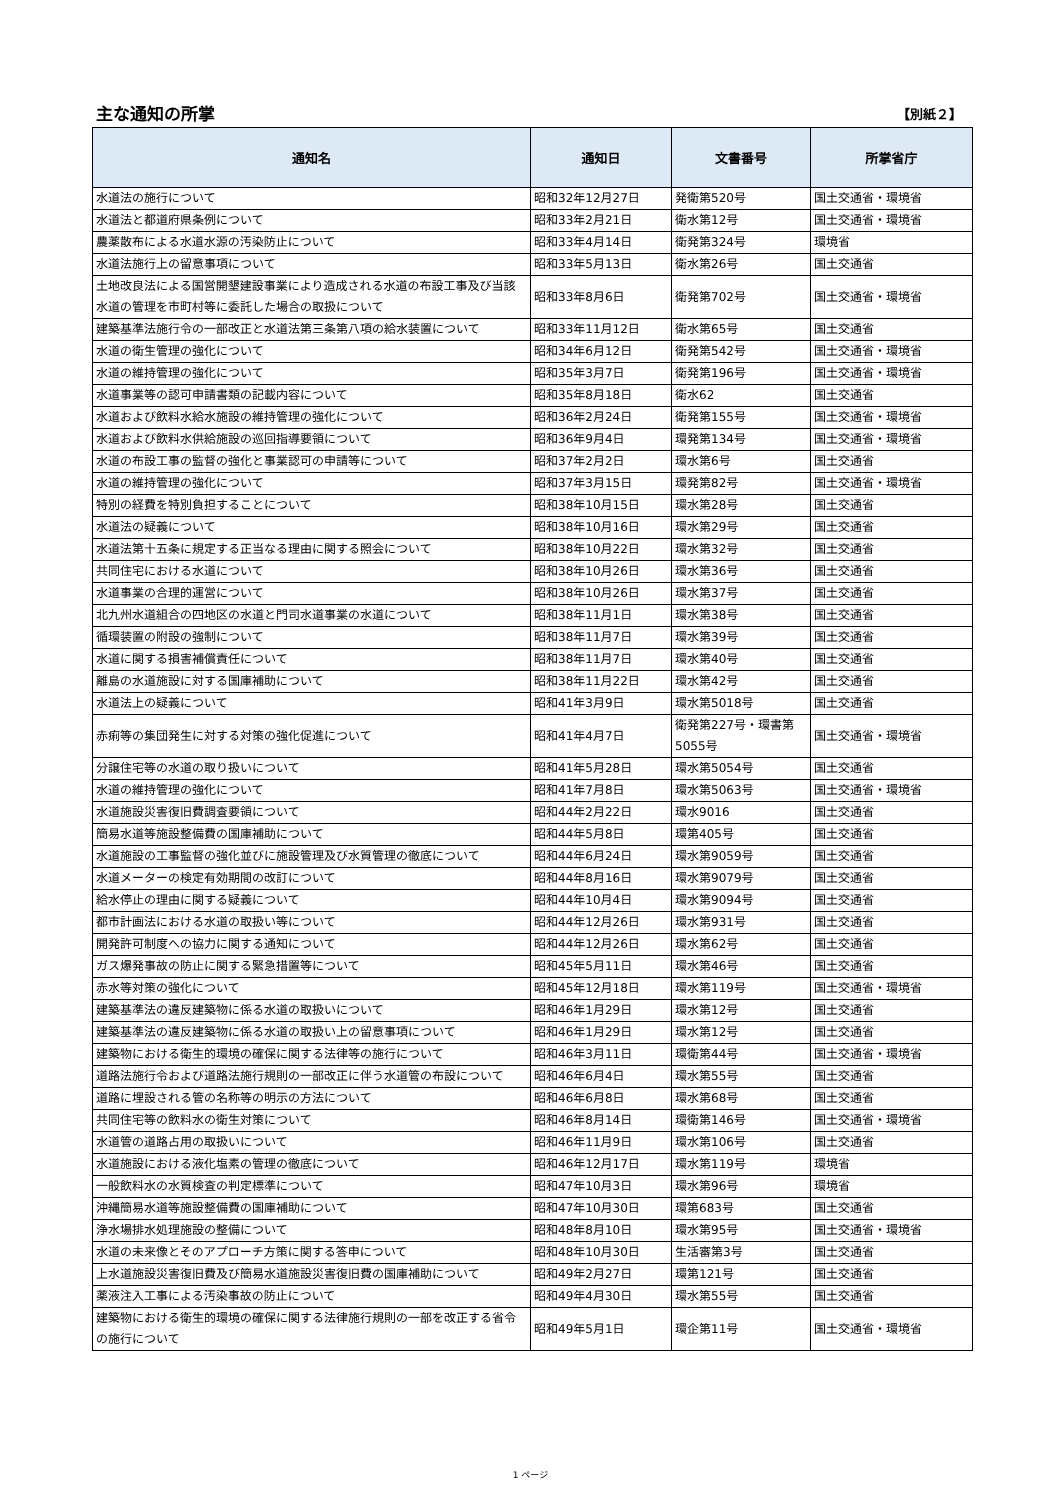主な通知の所掌 【別紙２】
| 通知名 | 通知日 | 文書番号 | 所掌省庁 |
| --- | --- | --- | --- |
| 水道法の施行について | 昭和32年12月27日 | 発衛第520号 | 国土交通省・環境省 |
| 水道法と都道府県条例について | 昭和33年2月21日 | 衛水第12号 | 国土交通省・環境省 |
| 農薬散布による水道水源の汚染防止について | 昭和33年4月14日 | 衛発第324号 | 環境省 |
| 水道法施行上の留意事項について | 昭和33年5月13日 | 衛水第26号 | 国土交通省 |
| 土地改良法による国営開墾建設事業により造成される水道の布設工事及び当該水道の管理を市町村等に委託した場合の取扱について | 昭和33年8月6日 | 衛発第702号 | 国土交通省・環境省 |
| 建築基準法施行令の一部改正と水道法第三条第八項の給水装置について | 昭和33年11月12日 | 衛水第65号 | 国土交通省 |
| 水道の衛生管理の強化について | 昭和34年6月12日 | 衛発第542号 | 国土交通省・環境省 |
| 水道の維持管理の強化について | 昭和35年3月7日 | 衛発第196号 | 国土交通省・環境省 |
| 水道事業等の認可申請書類の記載内容について | 昭和35年8月18日 | 衛水62 | 国土交通省 |
| 水道および飲料水給水施設の維持管理の強化について | 昭和36年2月24日 | 衛発第155号 | 国土交通省・環境省 |
| 水道および飲料水供給施設の巡回指導要領について | 昭和36年9月4日 | 環発第134号 | 国土交通省・環境省 |
| 水道の布設工事の監督の強化と事業認可の申請等について | 昭和37年2月2日 | 環水第6号 | 国土交通省 |
| 水道の維持管理の強化について | 昭和37年3月15日 | 環発第82号 | 国土交通省・環境省 |
| 特別の経費を特別負担することについて | 昭和38年10月15日 | 環水第28号 | 国土交通省 |
| 水道法の疑義について | 昭和38年10月16日 | 環水第29号 | 国土交通省 |
| 水道法第十五条に規定する正当なる理由に関する照会について | 昭和38年10月22日 | 環水第32号 | 国土交通省 |
| 共同住宅における水道について | 昭和38年10月26日 | 環水第36号 | 国土交通省 |
| 水道事業の合理的運営について | 昭和38年10月26日 | 環水第37号 | 国土交通省 |
| 北九州水道組合の四地区の水道と門司水道事業の水道について | 昭和38年11月1日 | 環水第38号 | 国土交通省 |
| 循環装置の附設の強制について | 昭和38年11月7日 | 環水第39号 | 国土交通省 |
| 水道に関する損害補償責任について | 昭和38年11月7日 | 環水第40号 | 国土交通省 |
| 離島の水道施設に対する国庫補助について | 昭和38年11月22日 | 環水第42号 | 国土交通省 |
| 水道法上の疑義について | 昭和41年3月9日 | 環水第5018号 | 国土交通省 |
| 赤痢等の集団発生に対する対策の強化促進について | 昭和41年4月7日 | 衛発第227号・環書第5055号 | 国土交通省・環境省 |
| 分譲住宅等の水道の取り扱いについて | 昭和41年5月28日 | 環水第5054号 | 国土交通省 |
| 水道の維持管理の強化について | 昭和41年7月8日 | 環水第5063号 | 国土交通省・環境省 |
| 水道施設災害復旧費調査要領について | 昭和44年2月22日 | 環水9016 | 国土交通省 |
| 簡易水道等施設整備費の国庫補助について | 昭和44年5月8日 | 環第405号 | 国土交通省 |
| 水道施設の工事監督の強化並びに施設管理及び水質管理の徹底について | 昭和44年6月24日 | 環水第9059号 | 国土交通省 |
| 水道メーターの検定有効期間の改訂について | 昭和44年8月16日 | 環水第9079号 | 国土交通省 |
| 給水停止の理由に関する疑義について | 昭和44年10月4日 | 環水第9094号 | 国土交通省 |
| 都市計画法における水道の取扱い等について | 昭和44年12月26日 | 環水第931号 | 国土交通省 |
| 開発許可制度への協力に関する通知について | 昭和44年12月26日 | 環水第62号 | 国土交通省 |
| ガス爆発事故の防止に関する緊急措置等について | 昭和45年5月11日 | 環水第46号 | 国土交通省 |
| 赤水等対策の強化について | 昭和45年12月18日 | 環水第119号 | 国土交通省・環境省 |
| 建築基準法の違反建築物に係る水道の取扱いについて | 昭和46年1月29日 | 環水第12号 | 国土交通省 |
| 建築基準法の違反建築物に係る水道の取扱い上の留意事項について | 昭和46年1月29日 | 環水第12号 | 国土交通省 |
| 建築物における衛生的環境の確保に関する法律等の施行について | 昭和46年3月11日 | 環衛第44号 | 国土交通省・環境省 |
| 道路法施行令および道路法施行規則の一部改正に伴う水道管の布設について | 昭和46年6月4日 | 環水第55号 | 国土交通省 |
| 道路に埋設される管の名称等の明示の方法について | 昭和46年6月8日 | 環水第68号 | 国土交通省 |
| 共同住宅等の飲料水の衛生対策について | 昭和46年8月14日 | 環衛第146号 | 国土交通省・環境省 |
| 水道管の道路占用の取扱いについて | 昭和46年11月9日 | 環水第106号 | 国土交通省 |
| 水道施設における液化塩素の管理の徹底について | 昭和46年12月17日 | 環水第119号 | 環境省 |
| 一般飲料水の水質検査の判定標準について | 昭和47年10月3日 | 環水第96号 | 環境省 |
| 沖縄簡易水道等施設整備費の国庫補助について | 昭和47年10月30日 | 環第683号 | 国土交通省 |
| 浄水場排水処理施設の整備について | 昭和48年8月10日 | 環水第95号 | 国土交通省・環境省 |
| 水道の未来像とそのアプローチ方策に関する答申について | 昭和48年10月30日 | 生活審第3号 | 国土交通省 |
| 上水道施設災害復旧費及び簡易水道施設災害復旧費の国庫補助について | 昭和49年2月27日 | 環第121号 | 国土交通省 |
| 薬液注入工事による汚染事故の防止について | 昭和49年4月30日 | 環水第55号 | 国土交通省 |
| 建築物における衛生的環境の確保に関する法律施行規則の一部を改正する省令の施行について | 昭和49年5月1日 | 環企第11号 | 国土交通省・環境省 |
1 ページ